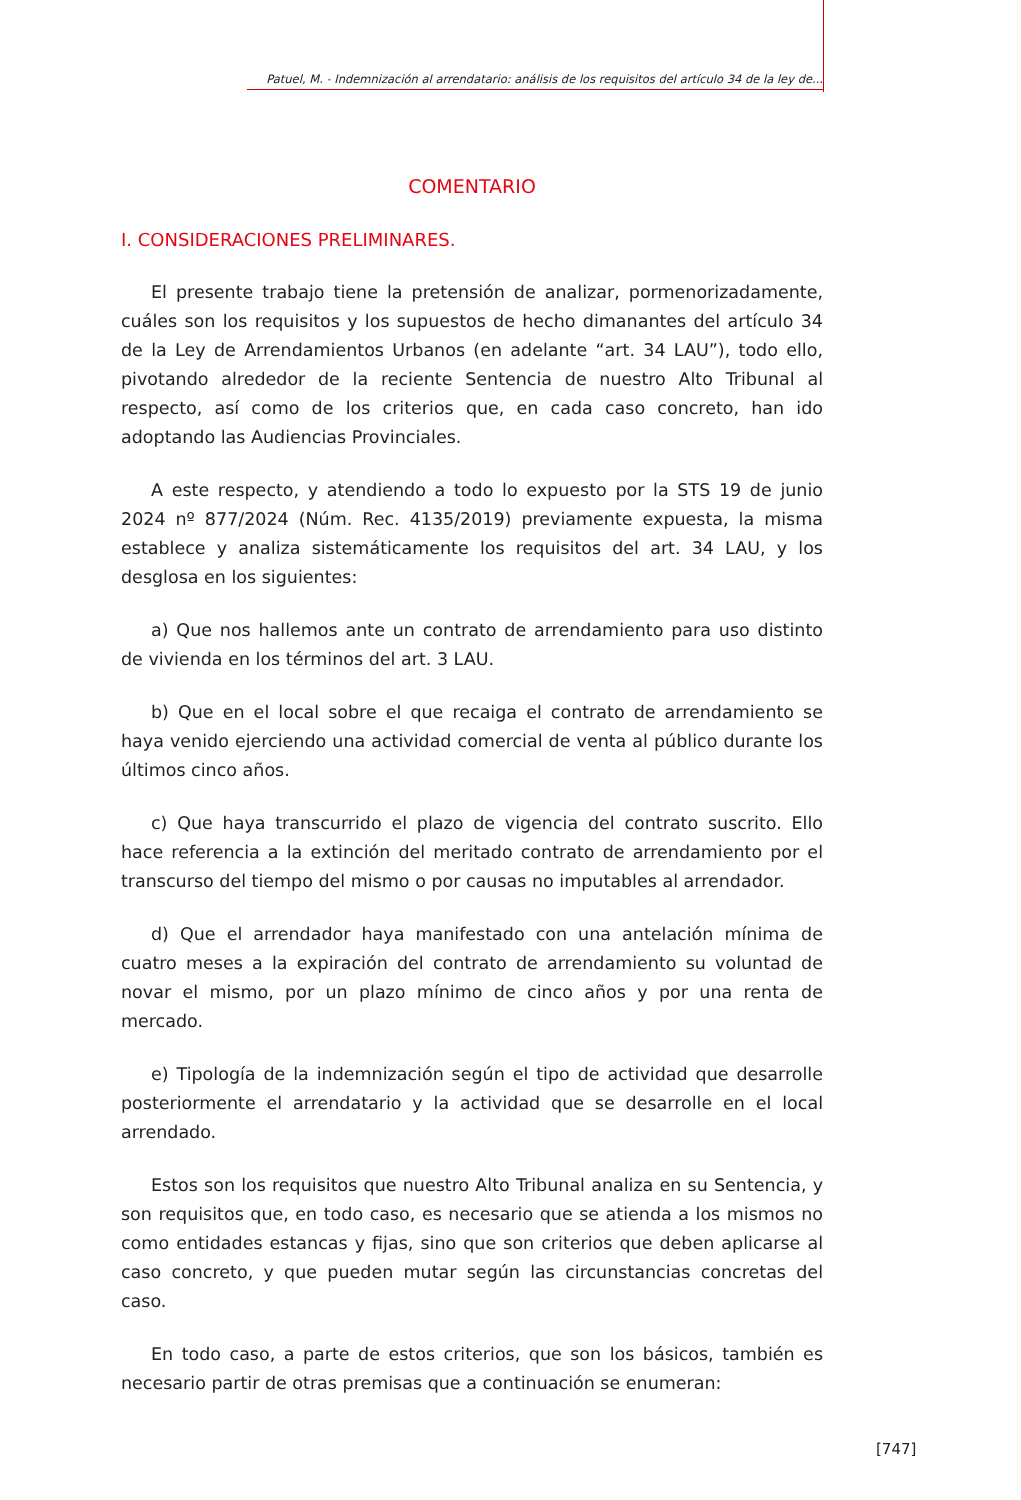Patuel, M. - Indemnización al arrendatario: análisis de los requisitos del artículo 34 de la ley de...
COMENTARIO
I. CONSIDERACIONES PRELIMINARES.
El presente trabajo tiene la pretensión de analizar, pormenorizadamente, cuáles son los requisitos y los supuestos de hecho dimanantes del artículo 34 de la Ley de Arrendamientos Urbanos (en adelante “art. 34 LAU”), todo ello, pivotando alrededor de la reciente Sentencia de nuestro Alto Tribunal al respecto, así como de los criterios que, en cada caso concreto, han ido adoptando las Audiencias Provinciales.
A este respecto, y atendiendo a todo lo expuesto por la STS 19 de junio 2024 nº 877/2024 (Núm. Rec. 4135/2019) previamente expuesta, la misma establece y analiza sistemáticamente los requisitos del art. 34 LAU, y los desglosa en los siguientes:
a) Que nos hallemos ante un contrato de arrendamiento para uso distinto de vivienda en los términos del art. 3 LAU.
b) Que en el local sobre el que recaiga el contrato de arrendamiento se haya venido ejerciendo una actividad comercial de venta al público durante los últimos cinco años.
c) Que haya transcurrido el plazo de vigencia del contrato suscrito. Ello hace referencia a la extinción del meritado contrato de arrendamiento por el transcurso del tiempo del mismo o por causas no imputables al arrendador.
d) Que el arrendador haya manifestado con una antelación mínima de cuatro meses a la expiración del contrato de arrendamiento su voluntad de novar el mismo, por un plazo mínimo de cinco años y por una renta de mercado.
e) Tipología de la indemnización según el tipo de actividad que desarrolle posteriormente el arrendatario y la actividad que se desarrolle en el local arrendado.
Estos son los requisitos que nuestro Alto Tribunal analiza en su Sentencia, y son requisitos que, en todo caso, es necesario que se atienda a los mismos no como entidades estancas y fijas, sino que son criterios que deben aplicarse al caso concreto, y que pueden mutar según las circunstancias concretas del caso.
En todo caso, a parte de estos criterios, que son los básicos, también es necesario partir de otras premisas que a continuación se enumeran:
[747]